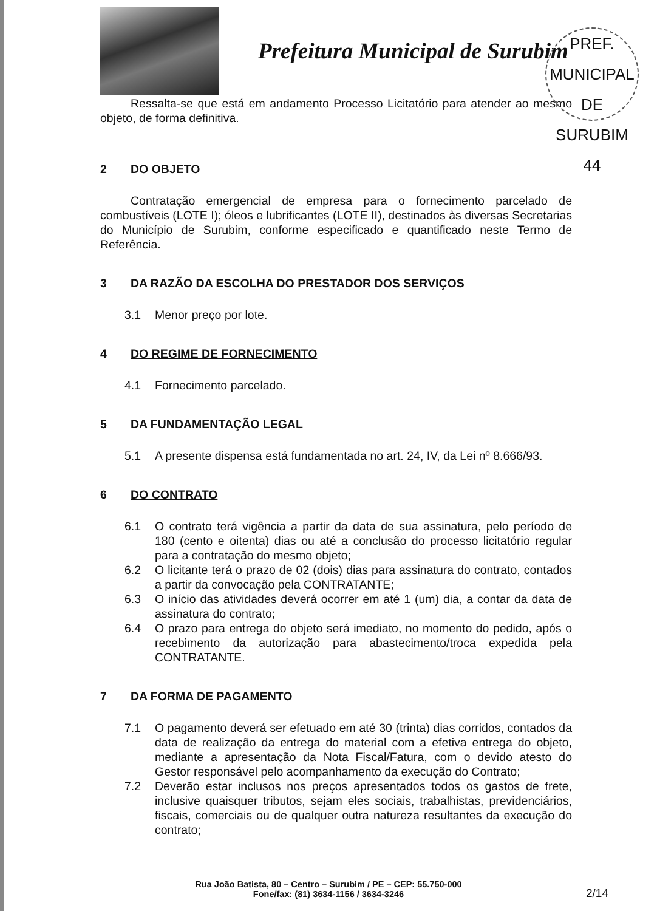Prefeitura Municipal de Surubim
PREF. MUNICIPAL DE SURUBIM
44
Ressalta-se que está em andamento Processo Licitatório para atender ao mesmo objeto, de forma definitiva.
2 DO OBJETO
Contratação emergencial de empresa para o fornecimento parcelado de combustíveis (LOTE I); óleos e lubrificantes (LOTE II), destinados às diversas Secretarias do Município de Surubim, conforme especificado e quantificado neste Termo de Referência.
3 DA RAZÃO DA ESCOLHA DO PRESTADOR DOS SERVIÇOS
3.1 Menor preço por lote.
4 DO REGIME DE FORNECIMENTO
4.1 Fornecimento parcelado.
5 DA FUNDAMENTAÇÃO LEGAL
5.1 A presente dispensa está fundamentada no art. 24, IV, da Lei nº 8.666/93.
6 DO CONTRATO
6.1 O contrato terá vigência a partir da data de sua assinatura, pelo período de 180 (cento e oitenta) dias ou até a conclusão do processo licitatório regular para a contratação do mesmo objeto;
6.2 O licitante terá o prazo de 02 (dois) dias para assinatura do contrato, contados a partir da convocação pela CONTRATANTE;
6.3 O início das atividades deverá ocorrer em até 1 (um) dia, a contar da data de assinatura do contrato;
6.4 O prazo para entrega do objeto será imediato, no momento do pedido, após o recebimento da autorização para abastecimento/troca expedida pela CONTRATANTE.
7 DA FORMA DE PAGAMENTO
7.1 O pagamento deverá ser efetuado em até 30 (trinta) dias corridos, contados da data de realização da entrega do material com a efetiva entrega do objeto, mediante a apresentação da Nota Fiscal/Fatura, com o devido atesto do Gestor responsável pelo acompanhamento da execução do Contrato;
7.2 Deverão estar inclusos nos preços apresentados todos os gastos de frete, inclusive quaisquer tributos, sejam eles sociais, trabalhistas, previdenciários, fiscais, comerciais ou de qualquer outra natureza resultantes da execução do contrato;
Rua João Batista, 80 – Centro – Surubim / PE – CEP: 55.750-000
Fone/fax: (81) 3634-1156 / 3634-3246
2/14